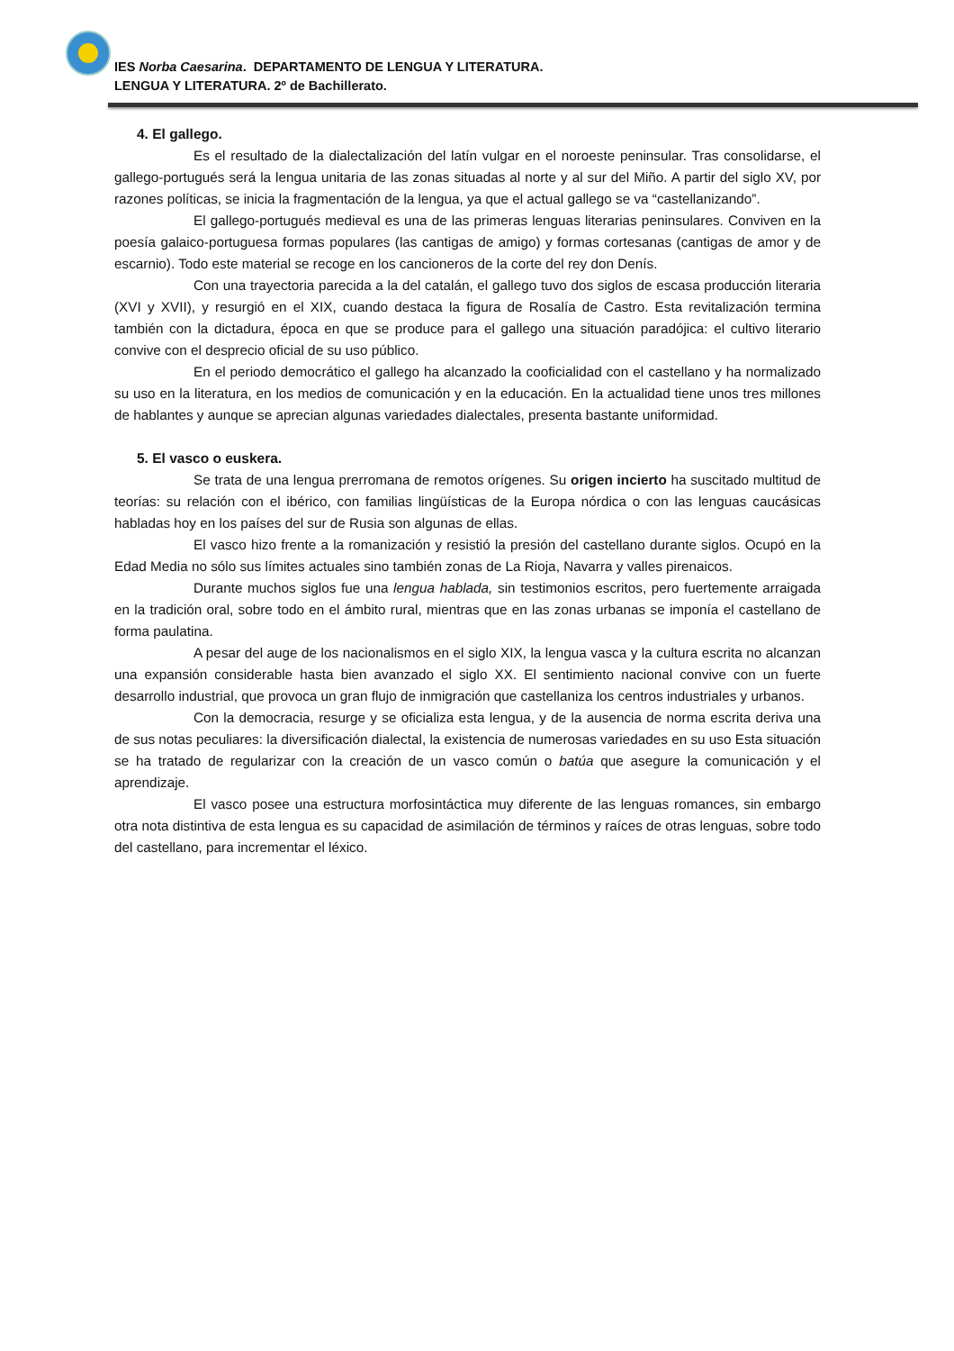IES Norba Caesarina. DEPARTAMENTO DE LENGUA Y LITERATURA.
LENGUA Y LITERATURA. 2º de Bachillerato.
4. El gallego.
Es el resultado de la dialectalización del latín vulgar en el noroeste peninsular. Tras consolidarse, el gallego-portugués será la lengua unitaria de las zonas situadas al norte y al sur del Miño. A partir del siglo XV, por razones políticas, se inicia la fragmentación de la lengua, ya que el actual gallego se va “castellanizando”.
El gallego-portugués medieval es una de las primeras lenguas literarias peninsulares. Conviven en la poesía galaico-portuguesa formas populares (las cantigas de amigo) y formas cortesanas (cantigas de amor y de escarnio). Todo este material se recoge en los cancioneros de la corte del rey don Denís.
Con una trayectoria parecida a la del catalán, el gallego tuvo dos siglos de escasa producción literaria (XVI y XVII), y resurgió en el XIX, cuando destaca la figura de Rosalía de Castro. Esta revitalización termina también con la dictadura, época en que se produce para el gallego una situación paradójica: el cultivo literario convive con el desprecio oficial de su uso público.
En el periodo democrático el gallego ha alcanzado la cooficialidad con el castellano y ha normalizado su uso en la literatura, en los medios de comunicación y en la educación. En la actualidad tiene unos tres millones de hablantes y aunque se aprecian algunas variedades dialectales, presenta bastante uniformidad.
5. El vasco o euskera.
Se trata de una lengua prerromana de remotos orígenes. Su origen incierto ha suscitado multitud de teorías: su relación con el ibérico, con familias lingüísticas de la Europa nórdica o con las lenguas caucásicas habladas hoy en los países del sur de Rusia son algunas de ellas.
El vasco hizo frente a la romanización y resistió la presión del castellano durante siglos. Ocupó en la Edad Media no sólo sus límites actuales sino también zonas de La Rioja, Navarra y valles pirenaicos.
Durante muchos siglos fue una lengua hablada, sin testimonios escritos, pero fuertemente arraigada en la tradición oral, sobre todo en el ámbito rural, mientras que en las zonas urbanas se imponía el castellano de forma paulatina.
A pesar del auge de los nacionalismos en el siglo XIX, la lengua vasca y la cultura escrita no alcanzan una expansión considerable hasta bien avanzado el siglo XX. El sentimiento nacional convive con un fuerte desarrollo industrial, que provoca un gran flujo de inmigración que castellaniza los centros industriales y urbanos.
Con la democracia, resurge y se oficializa esta lengua, y de la ausencia de norma escrita deriva una de sus notas peculiares: la diversificación dialectal, la existencia de numerosas variedades en su uso Esta situación se ha tratado de regularizar con la creación de un vasco común o batúa que asegure la comunicación y el aprendizaje.
El vasco posee una estructura morfosintáctica muy diferente de las lenguas romances, sin embargo otra nota distintiva de esta lengua es su capacidad de asimilación de términos y raíces de otras lenguas, sobre todo del castellano, para incrementar el léxico.